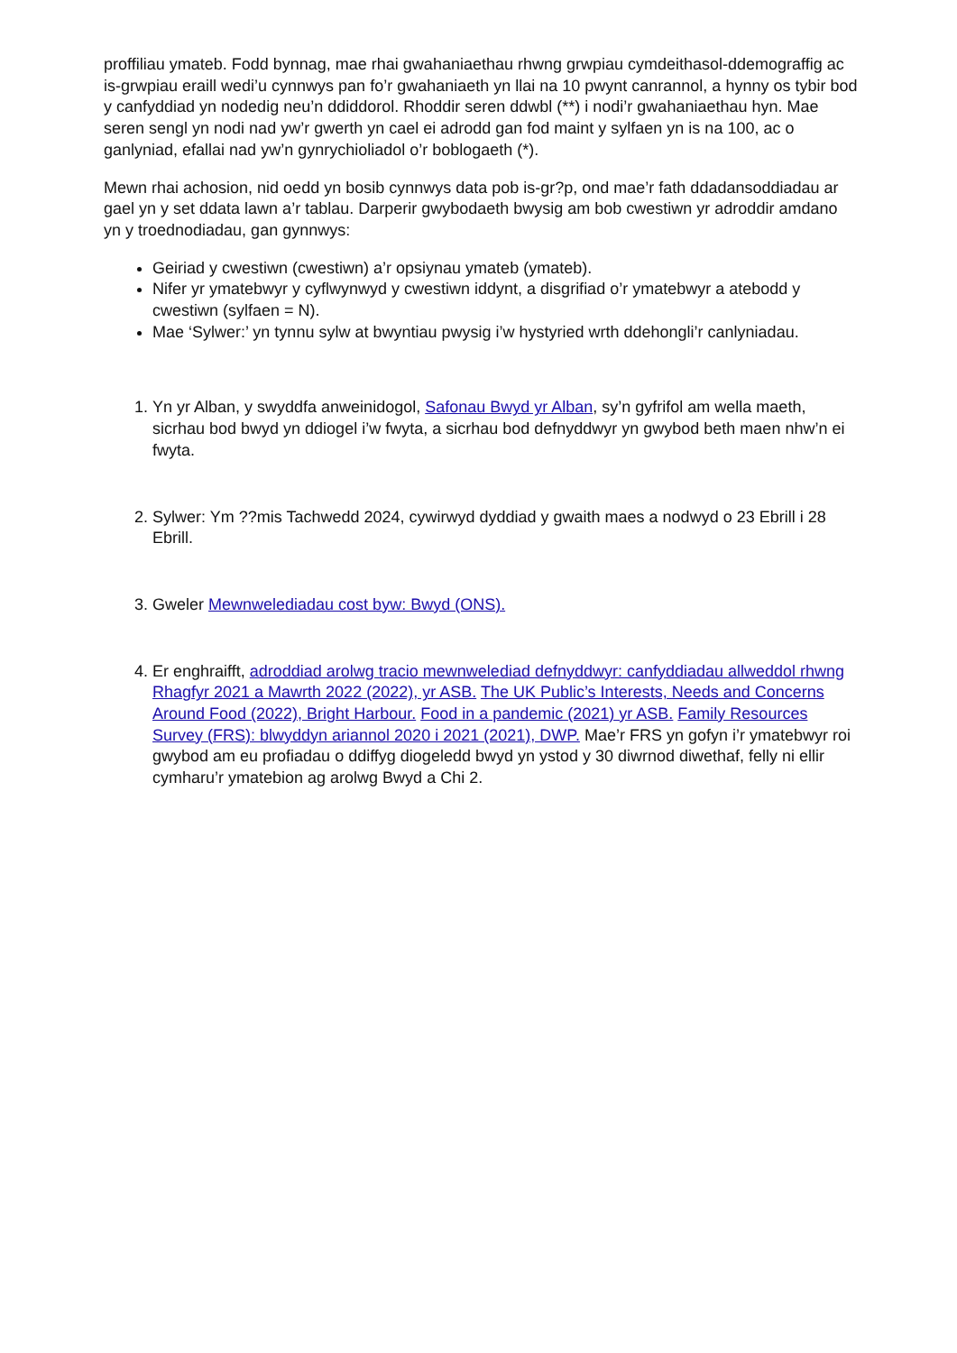proffiliau ymateb. Fodd bynnag, mae rhai gwahaniaethau rhwng grwpiau cymdeithasol-ddemograffig ac is-grwpiau eraill wedi’u cynnwys pan fo’r gwahaniaeth yn llai na 10 pwynt canrannol, a hynny os tybir bod y canfyddiad yn nodedig neu’n ddiddorol. Rhoddir seren ddwbl (**) i nodi’r gwahaniaethau hyn. Mae seren sengl yn nodi nad yw’r gwerth yn cael ei adrodd gan fod maint y sylfaen yn is na 100, ac o ganlyniad, efallai nad yw’n gynrychioliadol o’r boblogaeth (*).
Mewn rhai achosion, nid oedd yn bosib cynnwys data pob is-gr?p, ond mae’r fath ddadansoddiadau ar gael yn y set ddata lawn a’r tablau. Darperir gwybodaeth bwysig am bob cwestiwn yr adroddir amdano yn y troednodiadau, gan gynnwys:
Geiriad y cwestiwn (cwestiwn) a’r opsiynau ymateb (ymateb).
Nifer yr ymatebwyr y cyflwynwyd y cwestiwn iddynt, a disgrifiad o’r ymatebwyr a atebodd y cwestiwn (sylfaen = N).
Mae ‘Sylwer:’ yn tynnu sylw at bwyntiau pwysig i’w hystyried wrth ddehongli’r canlyniadau.
1. Yn yr Alban, y swyddfa anweinidogol, Safonau Bwyd yr Alban, sy’n gyfrifol am wella maeth, sicrhau bod bwyd yn ddiogel i’w fwyta, a sicrhau bod defnyddwyr yn gwybod beth maen nhw’n ei fwyta.
2. Sylwer: Ym ??mis Tachwedd 2024, cywirwyd dyddiad y gwaith maes a nodwyd o 23 Ebrill i 28 Ebrill.
3. Gweler Mewnwelediadau cost byw: Bwyd (ONS).
4. Er enghraifft, adroddiad arolwg tracio mewnwelediad defnyddwyr: canfyddiadau allweddol rhwng Rhagfyr 2021 a Mawrth 2022 (2022), yr ASB. The UK Public’s Interests, Needs and Concerns Around Food (2022), Bright Harbour. Food in a pandemic (2021) yr ASB. Family Resources Survey (FRS): blwyddyn ariannol 2020 i 2021 (2021), DWP. Mae’r FRS yn gofyn i’r ymatebwyr roi gwybod am eu profiadau o ddiffyg diogeledd bwyd yn ystod y 30 diwrnod diwethaf, felly ni ellir cymharu’r ymatebion ag arolwg Bwyd a Chi 2.